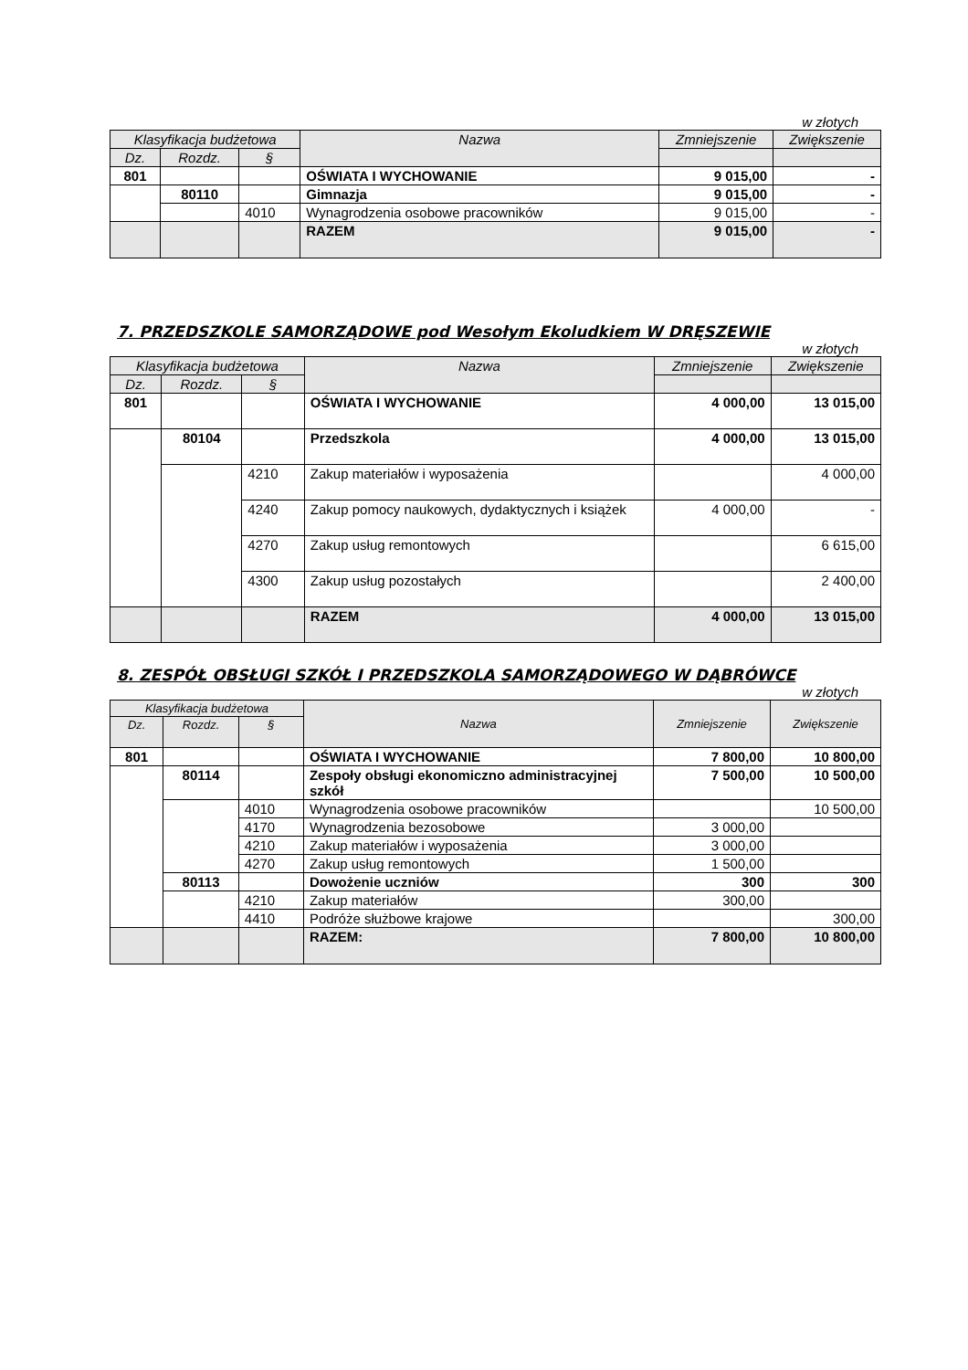w złotych
| Klasyfikacja budżetowa | | | Nazwa | Zmniejszenie | Zwiększenie |
| --- | --- | --- | --- | --- | --- |
| Dz. | Rozdz. | § | | | |
| 801 | | | OŚWIATA I WYCHOWANIE | 9 015,00 | - |
| | 80110 | | Gimnazja | 9 015,00 | - |
| | | 4010 | Wynagrodzenia osobowe pracowników | 9 015,00 | - |
| | | | RAZEM | 9 015,00 | - |
7. PRZEDSZKOLE SAMORZĄDOWE pod Wesołym Ekoludkiem W DRĘSZEWIE
w złotych
| Klasyfikacja budżetowa | | | Nazwa | Zmniejszenie | Zwiększenie |
| --- | --- | --- | --- | --- | --- |
| Dz. | Rozdz. | § | | | |
| 801 | | | OŚWIATA I WYCHOWANIE | 4 000,00 | 13 015,00 |
| | 80104 | | Przedszkola | 4 000,00 | 13 015,00 |
| | | 4210 | Zakup materiałów i wyposażenia | | 4 000,00 |
| | | 4240 | Zakup pomocy naukowych, dydaktycznych i książek | 4 000,00 | - |
| | | 4270 | Zakup usług remontowych | | 6 615,00 |
| | | 4300 | Zakup usług pozostałych | | 2 400,00 |
| | | | RAZEM | 4 000,00 | 13 015,00 |
8. ZESPÓŁ OBSŁUGI SZKÓŁ I PRZEDSZKOLA SAMORZĄDOWEGO W DĄBRÓWCE
w złotych
| Klasyfikacja budżetowa | | | Nazwa | Zmniejszenie | Zwiększenie |
| --- | --- | --- | --- | --- | --- |
| Dz. | Rozdz. | § | | | |
| 801 | | | OŚWIATA I WYCHOWANIE | 7 800,00 | 10 800,00 |
| | 80114 | | Zespoły obsługi ekonomiczno administracyjnej szkół | 7 500,00 | 10 500,00 |
| | | 4010 | Wynagrodzenia osobowe pracowników | | 10 500,00 |
| | | 4170 | Wynagrodzenia bezosobowe | 3 000,00 | |
| | | 4210 | Zakup materiałów i wyposażenia | 3 000,00 | |
| | | 4270 | Zakup usług remontowych | 1 500,00 | |
| | 80113 | | Dowożenie uczniów | 300 | 300 |
| | | 4210 | Zakup materiałów | 300,00 | |
| | | 4410 | Podróże służbowe krajowe | | 300,00 |
| | | | RAZEM: | 7 800,00 | 10 800,00 |